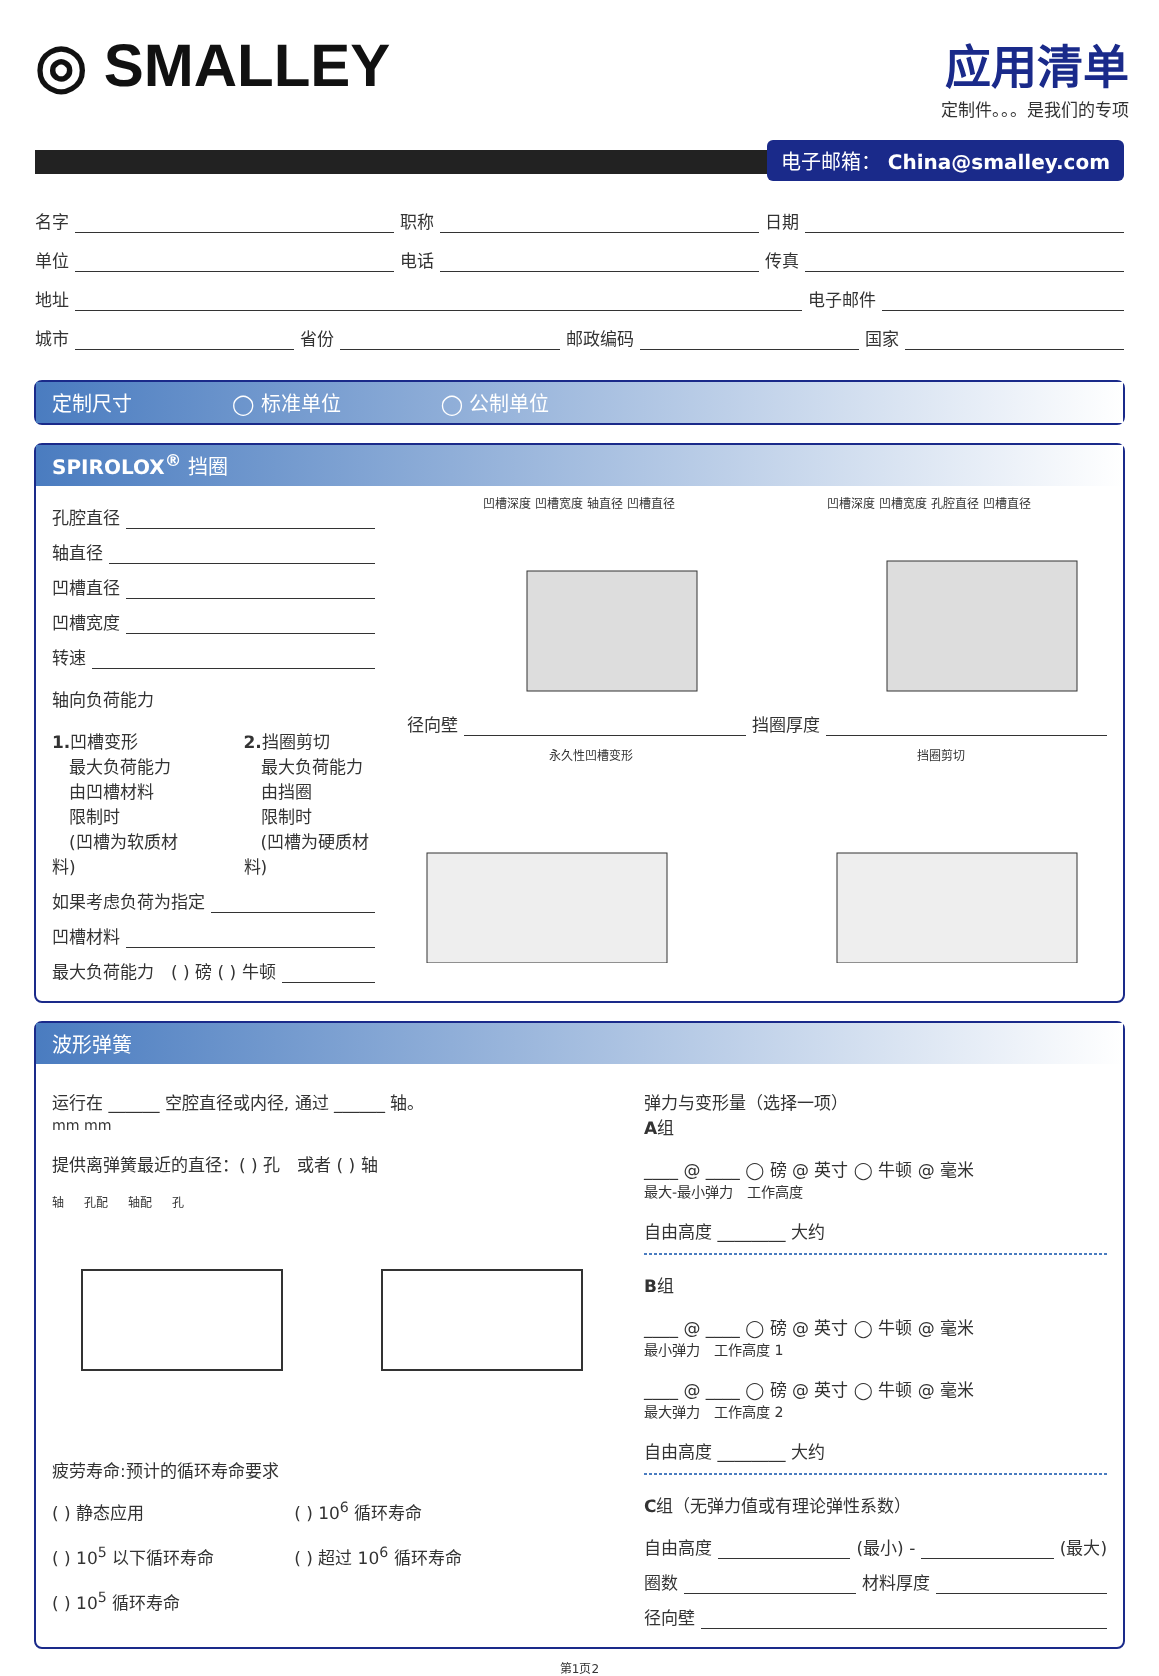◎ SMALLEY
应用清单
定制件。。。是我们的专项
电子邮箱： China@smalley.com
名字 职称 日期
单位 电话 传真
地址 电子邮件
城市 省份 邮政编码 国家
定制尺寸 ◯ 标准单位 ◯ 公制单位
SPIROLOX<sup>®</sup> 挡圈
孔腔直径
轴直径
凹槽直径
凹槽宽度
转速
轴向负荷能力
1. 凹槽变形
　最大负荷能力
　由凹槽材料
　限制时
　(凹槽为软质材料)
2. 挡圈剪切
　最大负荷能力
　由挡圈
　限制时
　(凹槽为硬质材料)
如果考虑负荷为指定
凹槽材料
最大负荷能力　( ) 磅 ( ) 牛顿
凹槽深度 凹槽宽度 轴直径 凹槽直径 凹槽深度 凹槽宽度 孔腔直径 凹槽直径
径向壁 挡圈厚度
永久性凹槽变形 挡圈剪切
波形弹簧
运行在 ______ 空腔直径或内径, 通过 ______ 轴。
mm mm
提供离弹簧最近的直径：( ) 孔　或者 ( ) 轴
轴 孔配 轴配 孔
疲劳寿命:预计的循环寿命要求
( ) 静态应用
( ) 10<sup>5</sup> 以下循环寿命
( ) 10<sup>5</sup> 循环寿命
( ) 10<sup>6</sup> 循环寿命
( ) 超过 10<sup>6</sup> 循环寿命
弹力与变形量（选择一项）
A组
____ @ ____ ◯ 磅 @ 英寸 ◯ 牛顿 @ 毫米
最大-最小弹力　工作高度
自由高度 ________ 大约
B组
____ @ ____ ◯ 磅 @ 英寸 ◯ 牛顿 @ 毫米
最小弹力　工作高度 1
____ @ ____ ◯ 磅 @ 英寸 ◯ 牛顿 @ 毫米
最大弹力　工作高度 2
自由高度 ________ 大约
C组（无弹力值或有理论弹性系数）
自由高度 (最小) - (最大)
圈数 材料厚度
径向壁
第1页2